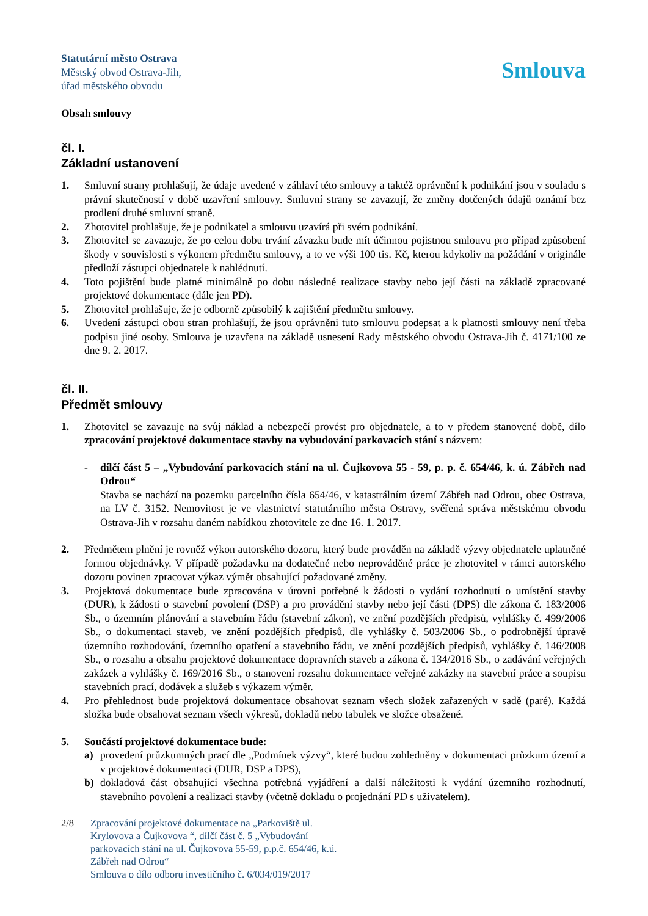Statutární město Ostrava
Městský obvod Ostrava-Jih,
úřad městského obvodu
Smlouva
Obsah smlouvy
čl. I.
Základní ustanovení
1. Smluvní strany prohlašují, že údaje uvedené v záhlaví této smlouvy a taktéž oprávnění k podnikání jsou v souladu s právní skutečností v době uzavření smlouvy. Smluvní strany se zavazují, že změny dotčených údajů oznámí bez prodlení druhé smluvní straně.
2. Zhotovitel prohlašuje, že je podnikatel a smlouvu uzavírá při svém podnikání.
3. Zhotovitel se zavazuje, že po celou dobu trvání závazku bude mít účinnou pojistnou smlouvu pro případ způsobení škody v souvislosti s výkonem předmětu smlouvy, a to ve výši 100 tis. Kč, kterou kdykoliv na požádání v originále předloží zástupci objednatele k nahlédnutí.
4. Toto pojištění bude platné minimálně po dobu následné realizace stavby nebo její části na základě zpracované projektové dokumentace (dále jen PD).
5. Zhotovitel prohlašuje, že je odborně způsobilý k zajištění předmětu smlouvy.
6. Uvedení zástupci obou stran prohlašují, že jsou oprávněni tuto smlouvu podepsat a k platnosti smlouvy není třeba podpisu jiné osoby. Smlouva je uzavřena na základě usnesení Rady městského obvodu Ostrava-Jih č. 4171/100 ze dne 9. 2. 2017.
čl. II.
Předmět smlouvy
1. Zhotovitel se zavazuje na svůj náklad a nebezpečí provést pro objednatele, a to v předem stanovené době, dílo zpracování projektové dokumentace stavby na vybudování parkovacích stání s názvem:
- dílčí část 5 – „Vybudování parkovacích stání na ul. Čujkovova 55 - 59, p. p. č. 654/46, k. ú. Zábřeh nad Odrou“
Stavba se nachází na pozemku parcelního čísla 654/46, v katastrálním území Zábřeh nad Odrou, obec Ostrava, na LV č. 3152. Nemovitost je ve vlastnictví statutárního města Ostravy, svěřená správa městskému obvodu Ostrava-Jih v rozsahu daném nabídkou zhotovitele ze dne 16. 1. 2017.
2. Předmětem plnění je rovněž výkon autorského dozoru, který bude prováděn na základě výzvy objednatele uplatněné formou objednávky. V případě požadavku na dodatečné nebo neprováděné práce je zhotovitel v rámci autorského dozoru povinen zpracovat výkaz výměr obsahující požadované změny.
3. Projektová dokumentace bude zpracována v úrovni potřebné k žádosti o vydání rozhodnutí o umístění stavby (DUR), k žádosti o stavební povolení (DSP) a pro provádění stavby nebo její části (DPS) dle zákona č. 183/2006 Sb., o územním plánování a stavebním řádu (stavební zákon), ve znění pozdějších předpisů, vyhlášky č. 499/2006 Sb., o dokumentaci staveb, ve znění pozdějších předpisů, dle vyhlášky č. 503/2006 Sb., o podrobnější úpravě územního rozhodování, územního opatření a stavebního řádu, ve znění pozdějších předpisů, vyhlášky č. 146/2008 Sb., o rozsahu a obsahu projektové dokumentace dopravních staveb a zákona č. 134/2016 Sb., o zadávání veřejných zakázek a vyhlášky č. 169/2016 Sb., o stanovení rozsahu dokumentace veřejné zakázky na stavební práce a soupisu stavebních prací, dodávek a služeb s výkazem výměr.
4. Pro přehlednost bude projektová dokumentace obsahovat seznam všech složek zařazených v sadě (paré). Každá složka bude obsahovat seznam všech výkresů, dokladů nebo tabulek ve složce obsažené.
5. Součástí projektové dokumentace bude:
a) provedení průzkumných prací dle „Podmínek výzvy“, které budou zohledněny v dokumentaci průzkum území a v projektové dokumentaci (DUR, DSP a DPS),
b) dokladová část obsahující všechna potřebná vyjádření a další náležitosti k vydání územního rozhodnutí, stavebního povolení a realizaci stavby (včetně dokladu o projednání PD s uživatelem).
2/8 Zpracování projektové dokumentace na „Parkoviště ul.
Krylovova a Čujkovova “, dílčí část č. 5 „Vybudování
parkovacích stání na ul. Čujkovova 55-59, p.p.č. 654/46, k.ú.
Zábřeh nad Odrou“
Smlouva o dílo odboru investičního č. 6/034/019/2017